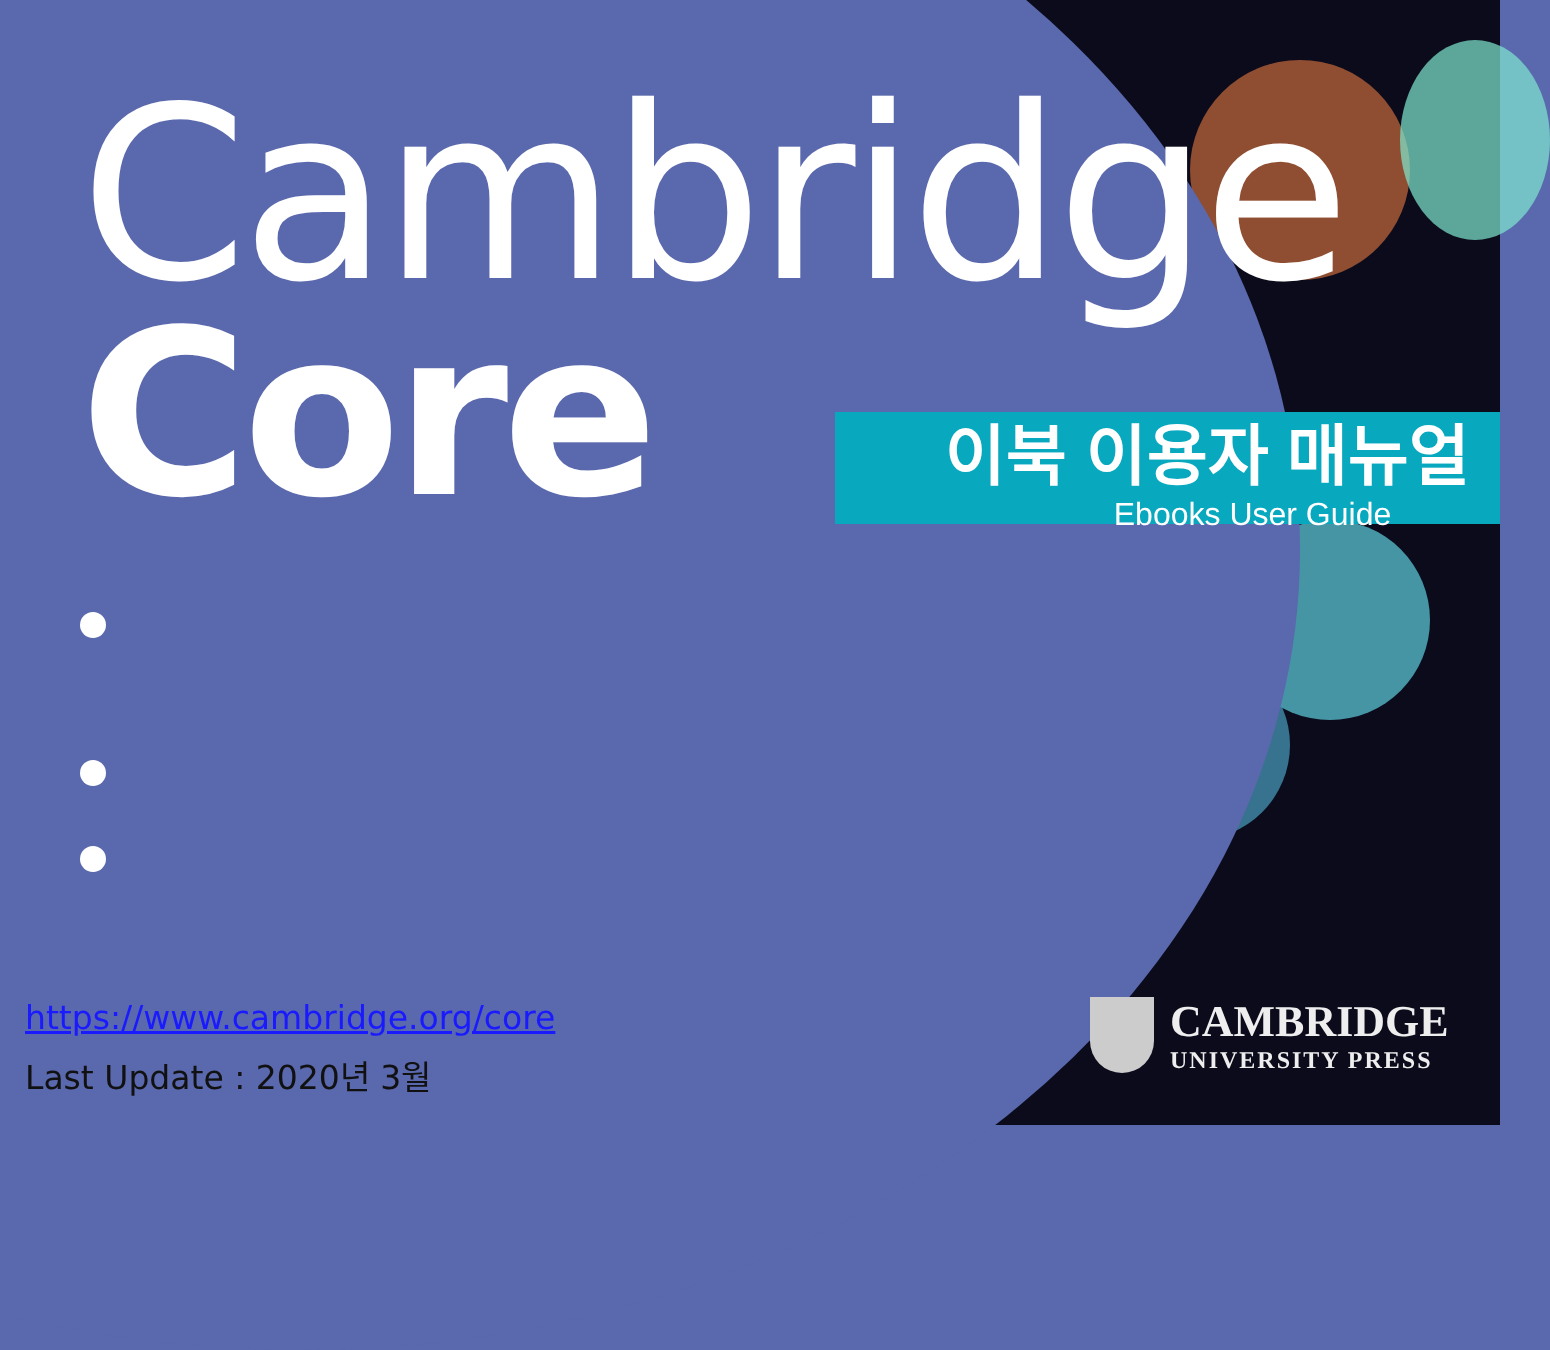Cambridge
Core
이북 이용자 매뉴얼
Ebooks User Guide
https://www.cambridge.org/core
Last Update : 2020년 3월
CAMBRIDGE
UNIVERSITY PRESS